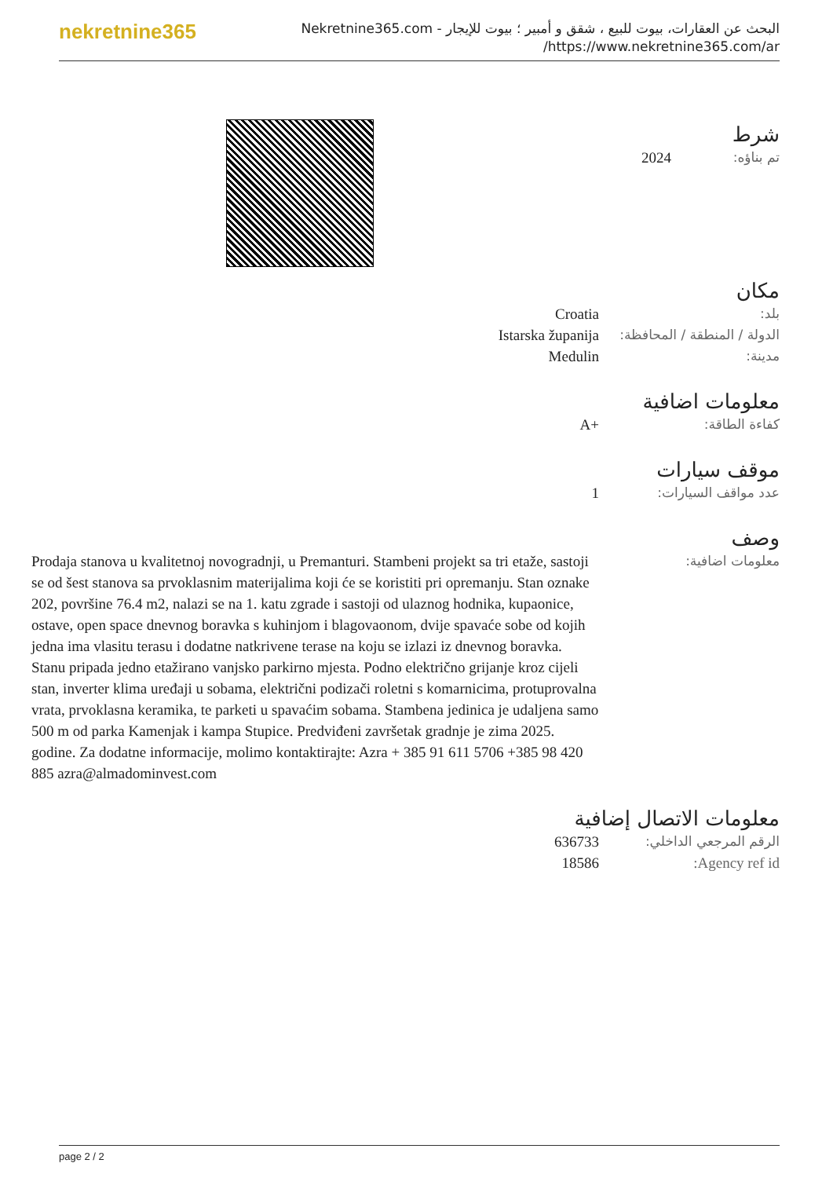nekretnine365
البحث عن العقارات، بيوت للبيع ، شقق و أمبير ؛ بيوت للإيجار - Nekretnine365.com
https://www.nekretnine365.com/ar/
شرط
| تم بناؤه: | 2024 |
مكان
| بلد: | Croatia |
| الدولة / المنطقة / المحافظة: | Istarska županija |
| مدينة: | Medulin |
معلومات اضافية
| كفاءة الطاقة: | A+ |
موقف سيارات
| عدد مواقف السيارات: | 1 |
وصف
| معلومات اضافية: | Prodaja stanova u kvalitetnoj novogradnji, u Premanturi. Stambeni projekt sa tri etaže, sastoji se od šest stanova sa prvoklasnim materijalima koji će se koristiti pri opremanju. Stan oznake 202, površine 76.4 m2, nalazi se na 1. katu zgrade i sastoji od ulaznog hodnika, kupaonice, ostave, open space dnevnog boravka s kuhinjom i blagovaonom, dvije spavaće sobe od kojih jedna ima vlasitu terasu i dodatne natkrivene terase na koju se izlazi iz dnevnog boravka. Stanu pripada jedno etažirano vanjsko parkirno mjesta. Podno električno grijanje kroz cijeli stan, inverter klima uređaji u sobama, električni podizači roletni s komarnicima, protuprovalna vrata, prvoklasna keramika, te parketi u spavaćim sobama. Stambena jedinica je udaljena samo 500 m od parka Kamenjak i kampa Stupice. Predviđeni završetak gradnje je zima 2025. godine. Za dodatne informacije, molimo kontaktirajte: Azra + 385 91 611 5706 +385 98 420 885 azra@almadominvest.com |
معلومات الاتصال إضافية
| الرقم المرجعي الداخلي: | 636733 |
| Agency ref id: | 18586 |
page 2 / 2